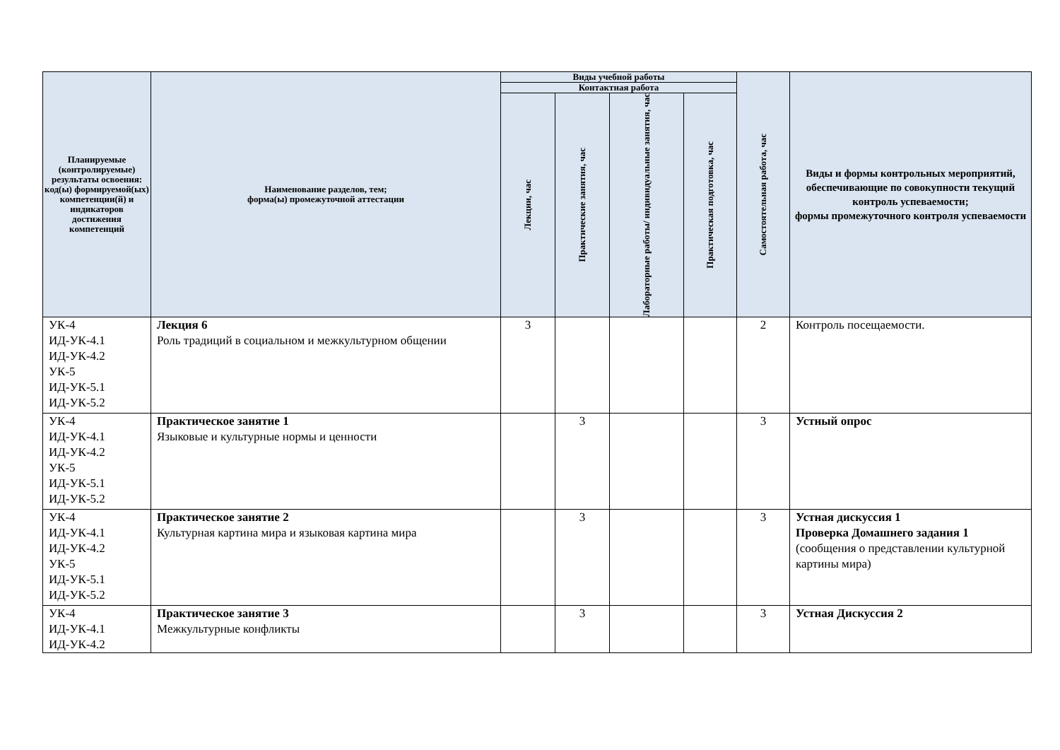| Планируемые (контролируемые) результаты освоения: код(ы) формируемой(ых) компетенции(й) и индикаторов достижения компетенций | Наименование разделов, тем; форма(ы) промежуточной аттестации | Виды учебной работы | | | | Самостоятельная работа, час | Виды и формы контрольных мероприятий, обеспечивающие по совокупности текущий контроль успеваемости; формы промежуточного контроля успеваемости |
| --- | --- | --- | --- | --- | --- | --- | --- |
| | | Контактная работа | | | | | |
| | | Лекции, час | Практические занятия, час | Лабораторные работы/ индивидуальные занятия, час | Практическая подготовка, час | | |
| УК-4 ИД-УК-4.1 ИД-УК-4.2 УК-5 ИД-УК-5.1 ИД-УК-5.2 | Лекция 6 Роль традиций в социальном и межкультурном общении | 3 | | | | 2 | Контроль посещаемости. |
| УК-4 ИД-УК-4.1 ИД-УК-4.2 УК-5 ИД-УК-5.1 ИД-УК-5.2 | Практическое занятие 1 Языковые и культурные нормы и ценности | | 3 | | | 3 | Устный опрос |
| УК-4 ИД-УК-4.1 ИД-УК-4.2 УК-5 ИД-УК-5.1 ИД-УК-5.2 | Практическое занятие 2 Культурная картина мира и языковая картина мира | | 3 | | | 3 | Устная дискуссия 1 Проверка Домашнего задания 1 (сообщения о представлении культурной картины мира) |
| УК-4 ИД-УК-4.1 ИД-УК-4.2 | Практическое занятие 3 Межкультурные конфликты | | 3 | | | 3 | Устная Дискуссия 2 |